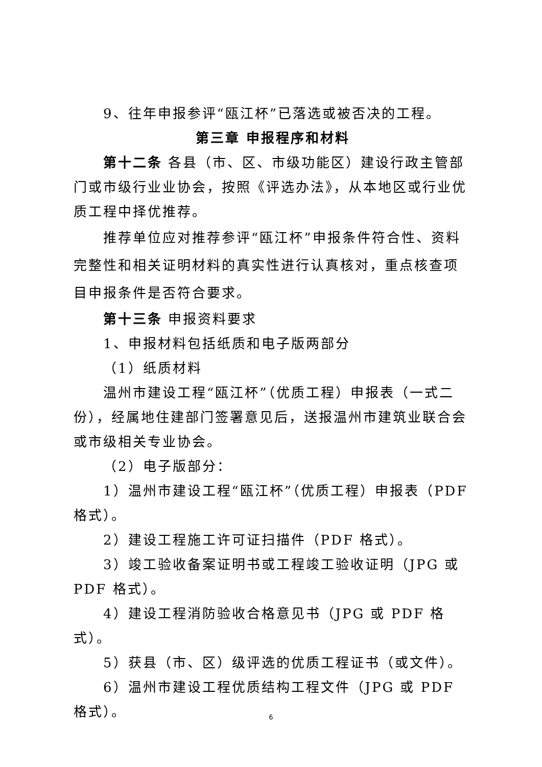9、往年申报参评“瓯江杯”已落选或被否决的工程。
第三章 申报程序和材料
第十二条 各县（市、区、市级功能区）建设行政主管部门或市级行业业协会，按照《评选办法》，从本地区或行业优质工程中择优推荐。
推荐单位应对推荐参评“瓯江杯”申报条件符合性、资料完整性和相关证明材料的真实性进行认真核对，重点核查项目申报条件是否符合要求。
第十三条 申报资料要求
1、申报材料包括纸质和电子版两部分
（1）纸质材料
温州市建设工程“瓯江杯”（优质工程）申报表（一式二份），经属地住建部门签署意见后，送报温州市建筑业联合会或市级相关专业协会。
（2）电子版部分：
1）温州市建设工程“瓯江杯”（优质工程）申报表（PDF格式）。
2）建设工程施工许可证扫描件（PDF 格式）。
3）竣工验收备案证明书或工程竣工验收证明（JPG 或 PDF 格式）。
4）建设工程消防验收合格意见书（JPG 或 PDF 格式）。
5）获县（市、区）级评选的优质工程证书（或文件）。
6）温州市建设工程优质结构工程文件（JPG 或 PDF 格式）。
6